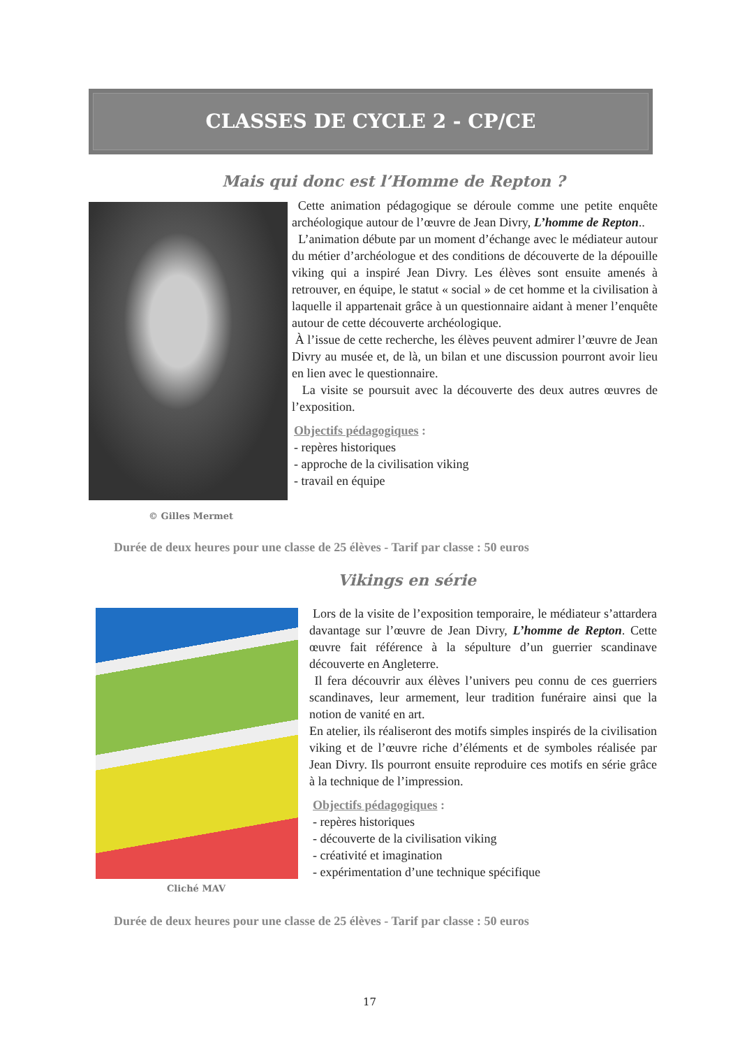CLASSES DE CYCLE 2 - CP/CE
Mais qui donc est l’Homme de Repton ?
© Gilles Mermet
Cette animation pédagogique se déroule comme une petite enquête archéologique autour de l’œuvre de Jean Divry, L’homme de Repton..
L’animation débute par un moment d’échange avec le médiateur autour du métier d’archéologue et des conditions de découverte de la dépouille viking qui a inspiré Jean Divry. Les élèves sont ensuite amenés à retrouver, en équipe, le statut « social » de cet homme et la civilisation à laquelle il appartenait grâce à un questionnaire aidant à mener l’enquête autour de cette découverte archéologique.
À l’issue de cette recherche, les élèves peuvent admirer l’œuvre de Jean Divry au musée et, de là, un bilan et une discussion pourront avoir lieu en lien avec le questionnaire.
La visite se poursuit avec la découverte des deux autres œuvres de l’exposition.
Objectifs pédagogiques :
- repères historiques
- approche de la civilisation viking
- travail en équipe
Durée de deux heures pour une classe de 25 élèves - Tarif par classe : 50 euros
Vikings en série
Cliché MAV
Lors de la visite de l’exposition temporaire, le médiateur s’attardera davantage sur l’œuvre de Jean Divry, L’homme de Repton. Cette œuvre fait référence à la sépulture d’un guerrier scandinave découverte en Angleterre.
Il fera découvrir aux élèves l’univers peu connu de ces guerriers scandinaves, leur armement, leur tradition funéraire ainsi que la notion de vanité en art.
En atelier, ils réaliseront des motifs simples inspirés de la civilisation viking et de l’œuvre riche d’éléments et de symboles réalisée par Jean Divry. Ils pourront ensuite reproduire ces motifs en série grâce à la technique de l’impression.
Objectifs pédagogiques :
- repères historiques
- découverte de la civilisation viking
- créativité et imagination
- expérimentation d’une technique spécifique
Durée de deux heures pour une classe de 25 élèves - Tarif par classe : 50 euros
17